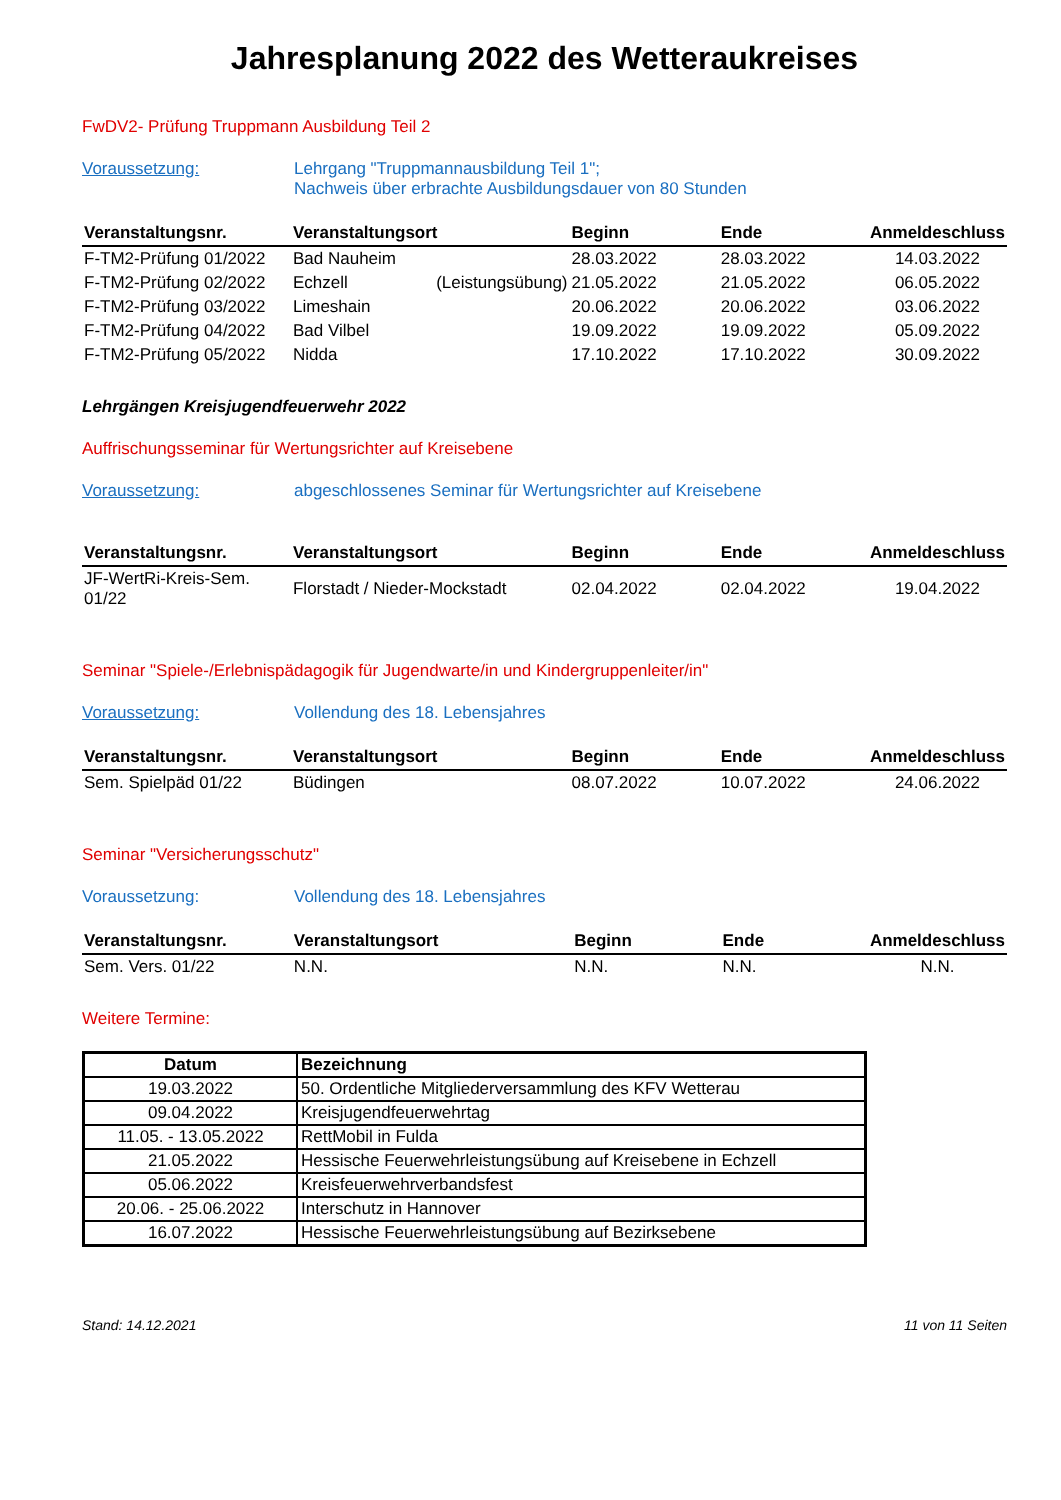Jahresplanung 2022 des Wetteraukreises
FwDV2- Prüfung Truppmann Ausbildung Teil 2
Voraussetzung: Lehrgang "Truppmannausbildung Teil 1";
Nachweis über erbrachte Ausbildungsdauer von 80 Stunden
| Veranstaltungsnr. | Veranstaltungsort | Beginn | Ende | Anmeldeschluss |
| --- | --- | --- | --- | --- |
| F-TM2-Prüfung 01/2022 | Bad Nauheim | 28.03.2022 | 28.03.2022 | 14.03.2022 |
| F-TM2-Prüfung 02/2022 | Echzell (Leistungsübung) | 21.05.2022 | 21.05.2022 | 06.05.2022 |
| F-TM2-Prüfung 03/2022 | Limeshain | 20.06.2022 | 20.06.2022 | 03.06.2022 |
| F-TM2-Prüfung 04/2022 | Bad Vilbel | 19.09.2022 | 19.09.2022 | 05.09.2022 |
| F-TM2-Prüfung 05/2022 | Nidda | 17.10.2022 | 17.10.2022 | 30.09.2022 |
Lehrgängen Kreisjugendfeuerwehr 2022
Auffrischungsseminar für Wertungsrichter auf Kreisebene
Voraussetzung: abgeschlossenes Seminar für Wertungsrichter auf Kreisebene
| Veranstaltungsnr. | Veranstaltungsort | Beginn | Ende | Anmeldeschluss |
| --- | --- | --- | --- | --- |
| JF-WertRi-Kreis-Sem. 01/22 | Florstadt / Nieder-Mockstadt | 02.04.2022 | 02.04.2022 | 19.04.2022 |
Seminar "Spiele-/Erlebnispädagogik für Jugendwarte/in und Kindergruppenleiter/in"
Voraussetzung: Vollendung des 18. Lebensjahres
| Veranstaltungsnr. | Veranstaltungsort | Beginn | Ende | Anmeldeschluss |
| --- | --- | --- | --- | --- |
| Sem. Spielpäd 01/22 | Büdingen | 08.07.2022 | 10.07.2022 | 24.06.2022 |
Seminar "Versicherungsschutz"
Voraussetzung: Vollendung des 18. Lebensjahres
| Veranstaltungsnr. | Veranstaltungsort | Beginn | Ende | Anmeldeschluss |
| --- | --- | --- | --- | --- |
| Sem. Vers. 01/22 | N.N. | N.N. | N.N. | N.N. |
Weitere Termine:
| Datum | Bezeichnung |
| --- | --- |
| 19.03.2022 | 50. Ordentliche Mitgliederversammlung des KFV Wetterau |
| 09.04.2022 | Kreisjugendfeuerwehrtag |
| 11.05. - 13.05.2022 | RettMobil in Fulda |
| 21.05.2022 | Hessische Feuerwehrleistungsübung auf Kreisebene in Echzell |
| 05.06.2022 | Kreisfeuerwehrverbandsfest |
| 20.06. - 25.06.2022 | Interschutz in Hannover |
| 16.07.2022 | Hessische Feuerwehrleistungsübung auf Bezirksebene |
Stand: 14.12.2021 11 von 11 Seiten